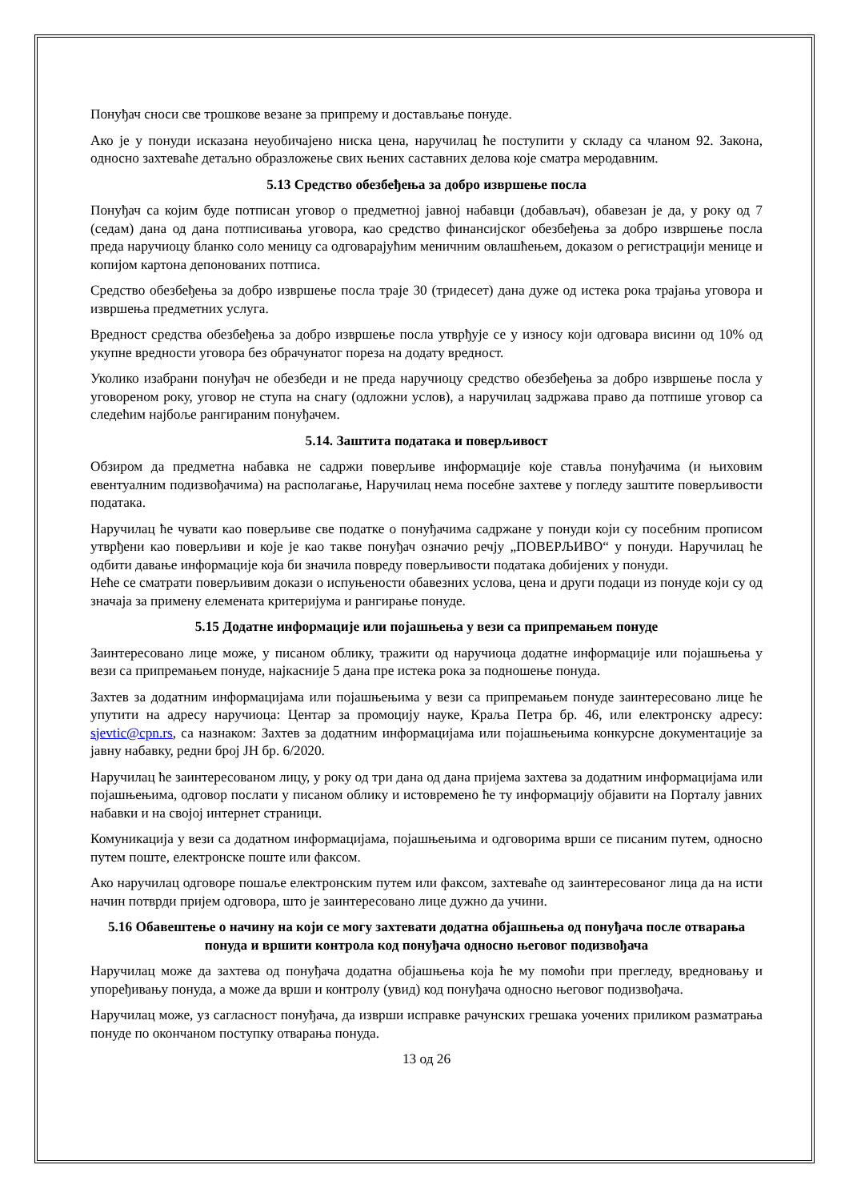Понуђач сноси све трошкове везане за припрему и достављање понуде.
Ако је у понуди исказана неуобичајено ниска цена, наручилац ће поступити у складу са чланом 92. Закона, односно захтеваће детаљно образложење свих њених саставних делова које сматра меродавним.
5.13 Средство обезбеђења за добро извршење посла
Понуђач са којим буде потписан уговор о предметној јавној набавци (добављач), обавезан је да, у року од 7 (седам) дана од дана потписивања уговора, као средство финансијског обезбеђења за добро извршење посла преда наручиоцу бланко соло меницу са одговарајућим меничним овлашћењем, доказом о регистрацији менице и копијом картона депонованих потписа.
Средство обезбеђења за добро извршење посла траје 30 (тридесет) дана дуже од истека рока трајања уговора и извршења предметних услуга.
Вредност средства обезбеђења за добро извршење посла утврђује се у износу који одговара висини од 10% од укупне вредности уговора без обрачунатог пореза на додату вредност.
Уколико изабрани понуђач не обезбеди и не преда наручиоцу средство обезбеђења за добро извршење посла у уговореном року, уговор не ступа на снагу (одложни услов), а наручилац задржава право да потпише уговор са следећим најбоље рангираним понуђачем.
5.14. Заштита података и поверљивост
Обзиром да предметна набавка не садржи поверљиве информације које ставља понуђачима (и њиховим евентуалним подизвођачима) на располагање, Наручилац нема посебне захтеве у погледу заштите поверљивости података.
Наручилац ће чувати као поверљиве све податке о понуђачима садржане у понуди који су посебним прописом утврђени као поверљиви и које је као такве понуђач означио речју „ПОВЕРЉИВО“ у понуди. Наручилац ће одбити давање информације која би значила повреду поверљивости података добијених у понуди.
Неће се сматрати поверљивим докази о испуњености обавезних услова, цена и други подаци из понуде који су од значаја за примену елемената критеријума и рангирање понуде.
5.15 Додатне информације или појашњења у вези са припремањем понуде
Заинтересовано лице може, у писаном облику, тражити од наручиоца додатне информације или појашњења у вези са припремањем понуде, најкасније 5 дана пре истека рока за подношење понуда.
Захтев за додатним информацијама или појашњењима у вези са припремањем понуде заинтересовано лице ће упутити на адресу наручиоца: Центар за промоцију науке, Краља Петра бр. 46, или електронску адресу: sjevtic@cpn.rs, са назнаком: Захтев за додатним информацијама или појашњењима конкурсне документације за јавну набавку, редни број ЈН бр. 6/2020.
Наручилац ће заинтересованом лицу, у року од три дана од дана пријема захтева за додатним информацијама или појашњењима, одговор послати у писаном облику и истовремено ће ту информацију објавити на Порталу јавних набавки и на својој интернет страници.
Комуникација у вези са додатном информацијама, појашњењима и одговорима врши се писаним путем, односно путем поште, електронске поште или факсом.
Ако наручилац одговоре пошаље електронским путем или факсом, захтеваће од заинтересованог лица да на исти начин потврди пријем одговора, што је заинтересовано лице дужно да учини.
5.16 Обавештење о начину на који се могу захтевати додатна објашњења од понуђача после отварања понуда и вршити контрола код понуђача односно његовог подизвођача
Наручилац може да захтева од понуђача додатна објашњења која ће му помоћи при прегледу, вредновању и упоређивању понуда, а може да врши и контролу (увид) код понуђача односно његовог подизвођача.
Наручилац може, уз сагласност понуђача, да изврши исправке рачунских грешака уочених приликом разматрања понуде по окончаном поступку отварања понуда.
13 од 26